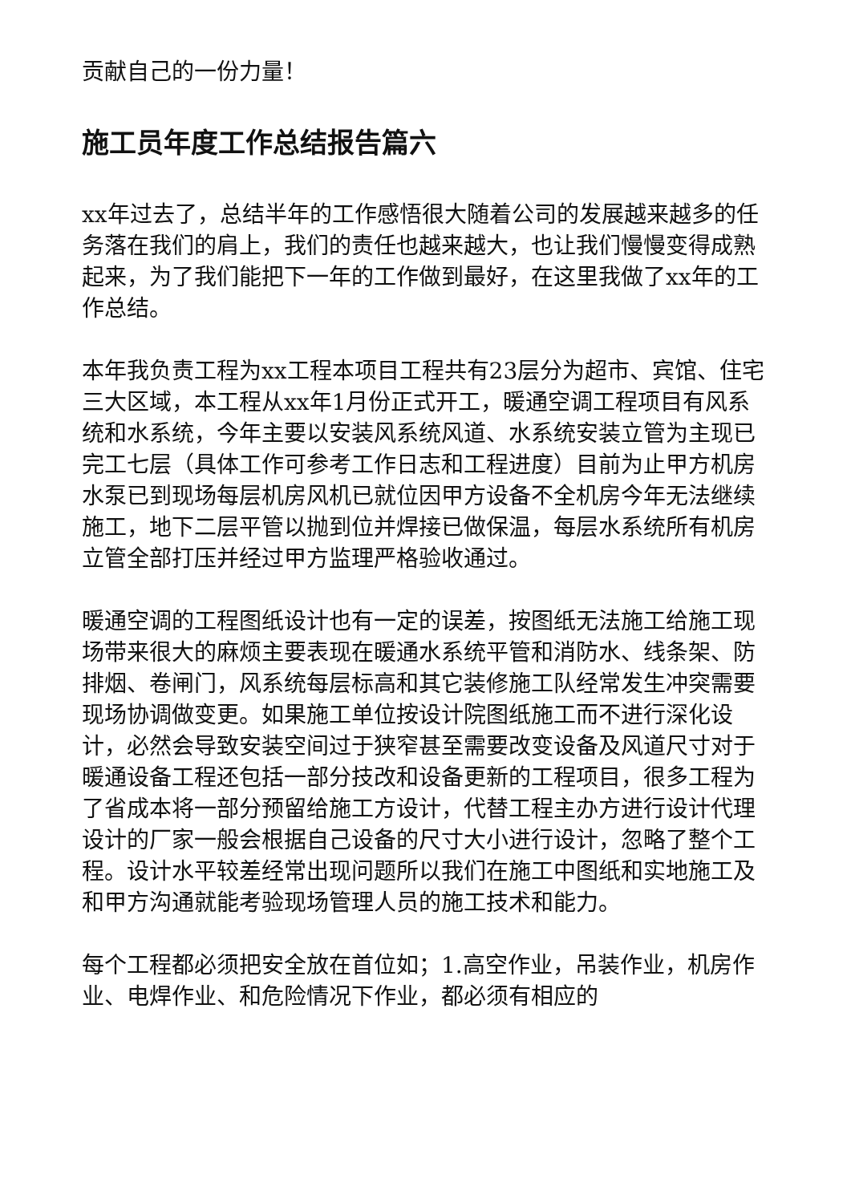贡献自己的一份力量！
施工员年度工作总结报告篇六
xx年过去了，总结半年的工作感悟很大随着公司的发展越来越多的任务落在我们的肩上，我们的责任也越来越大，也让我们慢慢变得成熟起来，为了我们能把下一年的工作做到最好，在这里我做了xx年的工作总结。
本年我负责工程为xx工程本项目工程共有23层分为超市、宾馆、住宅三大区域，本工程从xx年1月份正式开工，暖通空调工程项目有风系统和水系统，今年主要以安装风系统风道、水系统安装立管为主现已完工七层（具体工作可参考工作日志和工程进度）目前为止甲方机房水泵已到现场每层机房风机已就位因甲方设备不全机房今年无法继续施工，地下二层平管以抛到位并焊接已做保温，每层水系统所有机房立管全部打压并经过甲方监理严格验收通过。
暖通空调的工程图纸设计也有一定的误差，按图纸无法施工给施工现场带来很大的麻烦主要表现在暖通水系统平管和消防水、线条架、防排烟、卷闸门，风系统每层标高和其它装修施工队经常发生冲突需要现场协调做变更。如果施工单位按设计院图纸施工而不进行深化设计，必然会导致安装空间过于狭窄甚至需要改变设备及风道尺寸对于暖通设备工程还包括一部分技改和设备更新的工程项目，很多工程为了省成本将一部分预留给施工方设计，代替工程主办方进行设计代理设计的厂家一般会根据自己设备的尺寸大小进行设计，忽略了整个工程。设计水平较差经常出现问题所以我们在施工中图纸和实地施工及和甲方沟通就能考验现场管理人员的施工技术和能力。
每个工程都必须把安全放在首位如；1.高空作业，吊装作业，机房作业、电焊作业、和危险情况下作业，都必须有相应的